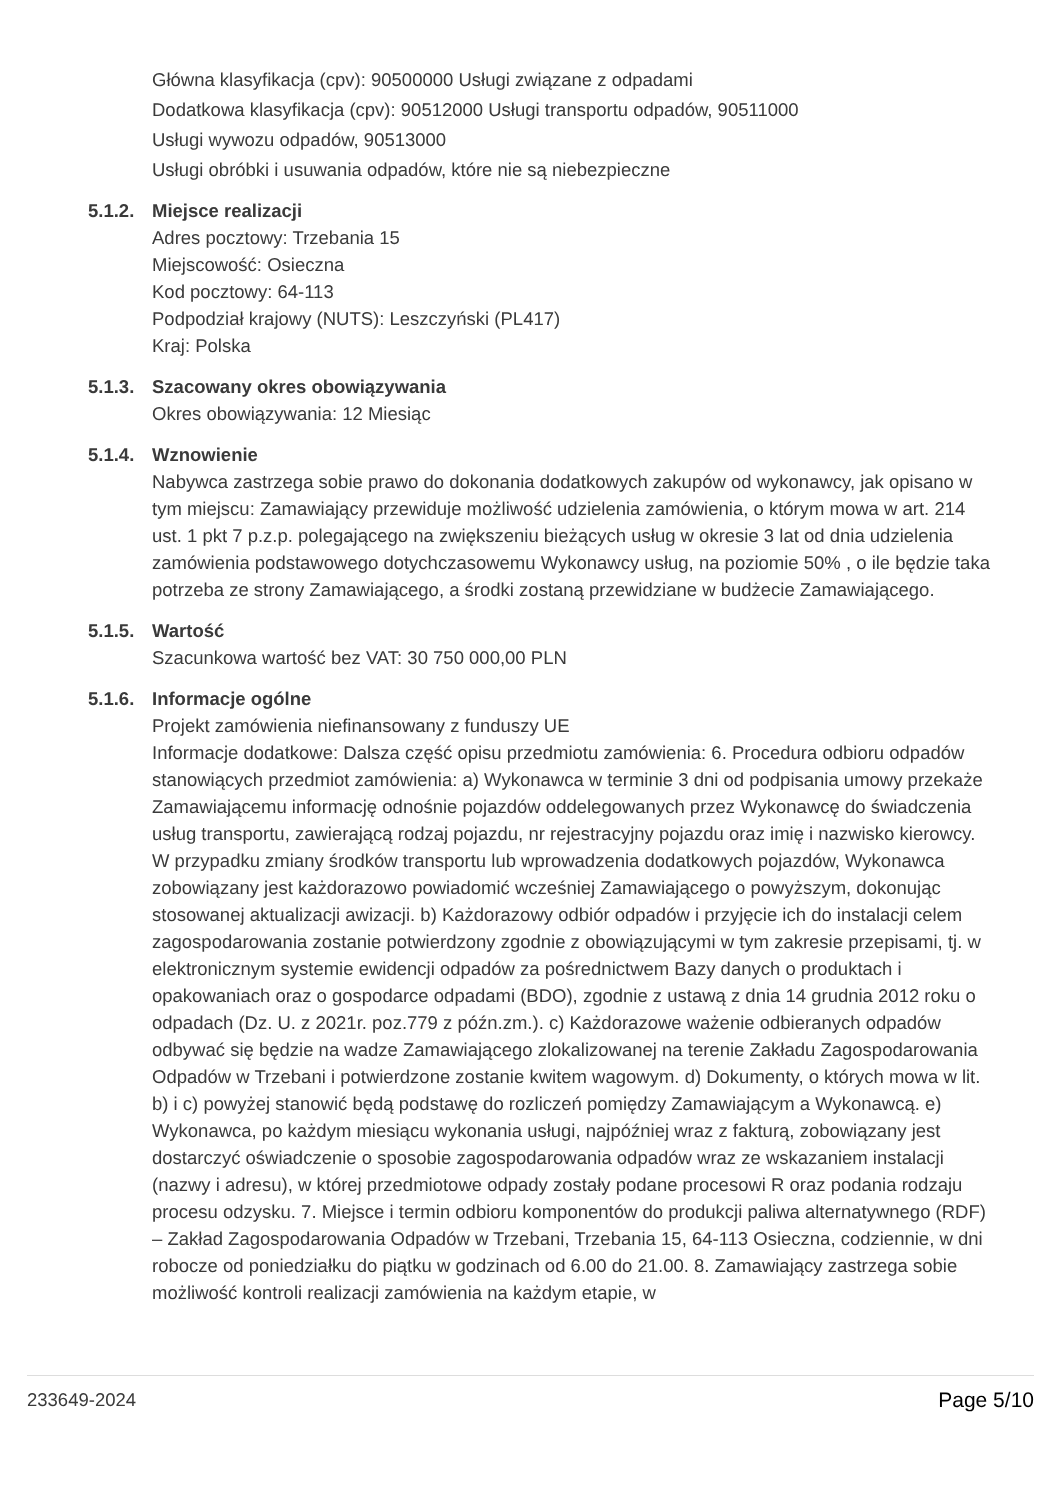Główna klasyfikacja (cpv): 90500000 Usługi związane z odpadami
Dodatkowa klasyfikacja (cpv): 90512000 Usługi transportu odpadów, 90511000
Usługi wywozu odpadów, 90513000
Usługi obróbki i usuwania odpadów, które nie są niebezpieczne
5.1.2. Miejsce realizacji
Adres pocztowy: Trzebania 15
Miejscowość: Osieczna
Kod pocztowy: 64-113
Podpodział krajowy (NUTS): Leszczyński (PL417)
Kraj: Polska
5.1.3. Szacowany okres obowiązywania
Okres obowiązywania: 12 Miesiąc
5.1.4. Wznowienie
Nabywca zastrzega sobie prawo do dokonania dodatkowych zakupów od wykonawcy, jak opisano w tym miejscu: Zamawiający przewiduje możliwość udzielenia zamówienia, o którym mowa w art. 214 ust. 1 pkt 7 p.z.p. polegającego na zwiększeniu bieżących usług w okresie 3 lat od dnia udzielenia zamówienia podstawowego dotychczasowemu Wykonawcy usług, na poziomie 50% , o ile będzie taka potrzeba ze strony Zamawiającego, a środki zostaną przewidziane w budżecie Zamawiającego.
5.1.5. Wartość
Szacunkowa wartość bez VAT: 30 750 000,00 PLN
5.1.6. Informacje ogólne
Projekt zamówienia niefinansowany z funduszy UE
Informacje dodatkowe: Dalsza część opisu przedmiotu zamówienia: 6. Procedura odbioru odpadów stanowiących przedmiot zamówienia: a) Wykonawca w terminie 3 dni od podpisania umowy przekaże Zamawiającemu informację odnośnie pojazdów oddelegowanych przez Wykonawcę do świadczenia usług transportu, zawierającą rodzaj pojazdu, nr rejestracyjny pojazdu oraz imię i nazwisko kierowcy. W przypadku zmiany środków transportu lub wprowadzenia dodatkowych pojazdów, Wykonawca zobowiązany jest każdorazowo powiadomić wcześniej Zamawiającego o powyższym, dokonując stosowanej aktualizacji awizacji. b) Każdorazowy odbiór odpadów i przyjęcie ich do instalacji celem zagospodarowania zostanie potwierdzony zgodnie z obowiązującymi w tym zakresie przepisami, tj. w elektronicznym systemie ewidencji odpadów za pośrednictwem Bazy danych o produktach i opakowaniach oraz o gospodarce odpadami (BDO), zgodnie z ustawą z dnia 14 grudnia 2012 roku o odpadach (Dz. U. z 2021r. poz.779 z późn.zm.). c) Każdorazowe ważenie odbieranych odpadów odbywać się będzie na wadze Zamawiającego zlokalizowanej na terenie Zakładu Zagospodarowania Odpadów w Trzebani i potwierdzone zostanie kwitem wagowym. d) Dokumenty, o których mowa w lit. b) i c) powyżej stanowić będą podstawę do rozliczeń pomiędzy Zamawiającym a Wykonawcą. e) Wykonawca, po każdym miesiącu wykonania usługi, najpóźniej wraz z fakturą, zobowiązany jest dostarczyć oświadczenie o sposobie zagospodarowania odpadów wraz ze wskazaniem instalacji (nazwy i adresu), w której przedmiotowe odpady zostały podane procesowi R oraz podania rodzaju procesu odzysku. 7. Miejsce i termin odbioru komponentów do produkcji paliwa alternatywnego (RDF) – Zakład Zagospodarowania Odpadów w Trzebani, Trzebania 15, 64-113 Osieczna, codziennie, w dni robocze od poniedziałku do piątku w godzinach od 6.00 do 21.00. 8. Zamawiający zastrzega sobie możliwość kontroli realizacji zamówienia na każdym etapie, w
233649-2024 Page 5/10